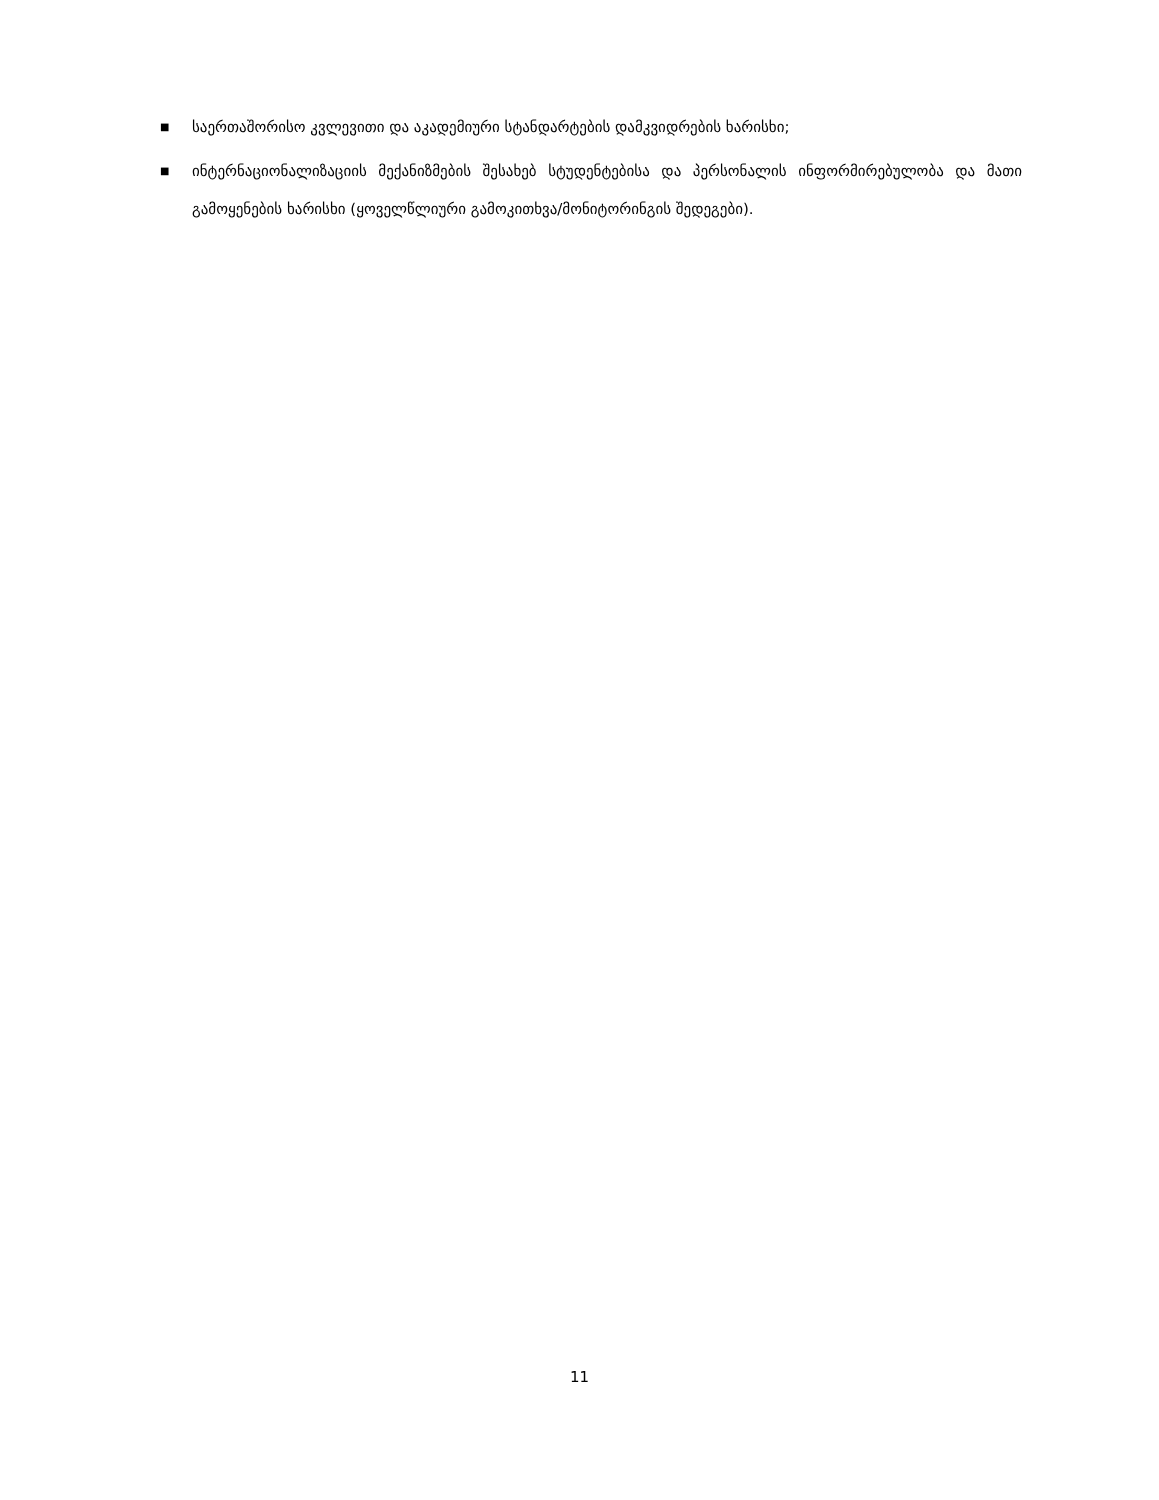■ საერთაშორისო კვლევითი და აკადემიური სტანდარტების დამკვიდრების ხარისხი;
■ ინტერნაციონალიზაციის მექანიზმების შესახებ სტუდენტებისა და პერსონალის ინფორმირებულობა და მათი გამოყენების ხარისხი (ყოველწლიური გამოკითხვა/მონიტორინგის შედეგები).
11